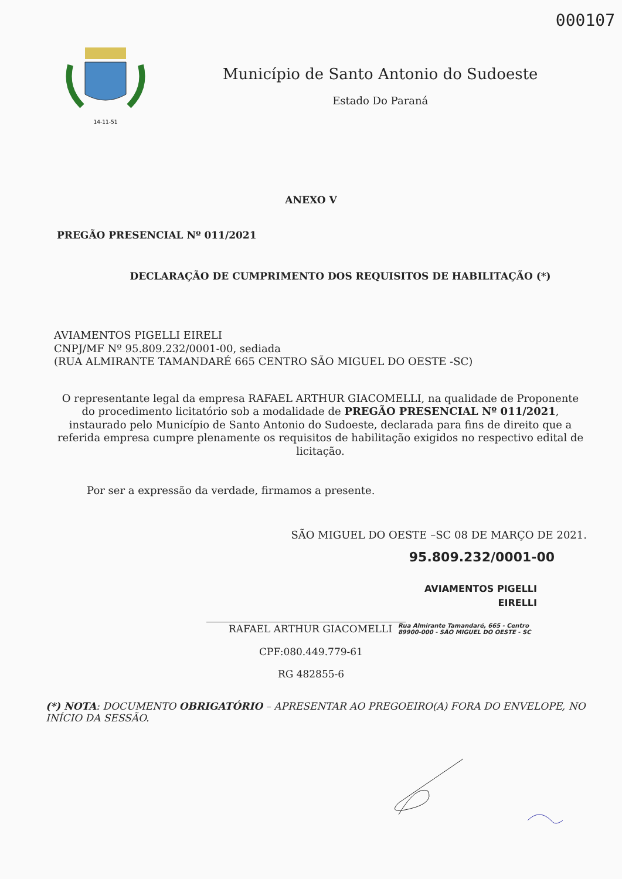000107
14-11-51
Município de Santo Antonio do Sudoeste
Estado Do Paraná
ANEXO V
PREGÃO PRESENCIAL Nº 011/2021
DECLARAÇÃO DE CUMPRIMENTO DOS REQUISITOS DE HABILITAÇÃO (*)
AVIAMENTOS PIGELLI EIRELI
CNPJ/MF Nº 95.809.232/0001-00, sediada
(RUA ALMIRANTE TAMANDARÉ 665 CENTRO SÃO MIGUEL DO OESTE -SC)
O representante legal da empresa RAFAEL ARTHUR GIACOMELLI, na qualidade de Proponente do procedimento licitatório sob a modalidade de PREGÃO PRESENCIAL Nº 011/2021, instaurado pelo Município de Santo Antonio do Sudoeste, declarada para fins de direito que a referida empresa cumpre plenamente os requisitos de habilitação exigidos no respectivo edital de licitação.
Por ser a expressão da verdade, firmamos a presente.
SÃO MIGUEL DO OESTE –SC 08 DE MARÇO DE 2021.
95.809.232/0001-00
AVIAMENTOS PIGELLI
EIRELLI
RAFAEL ARTHUR GIACOMELLI Rua Almirante Tamandaré, 665 - Centro
89900-000 - SÃO MIGUEL DO OESTE - SC
CPF:080.449.779-61
RG 482855-6
(*) NOTA: DOCUMENTO OBRIGATÓRIO – APRESENTAR AO PREGOEIRO(A) FORA DO ENVELOPE, NO INÍCIO DA SESSÃO.